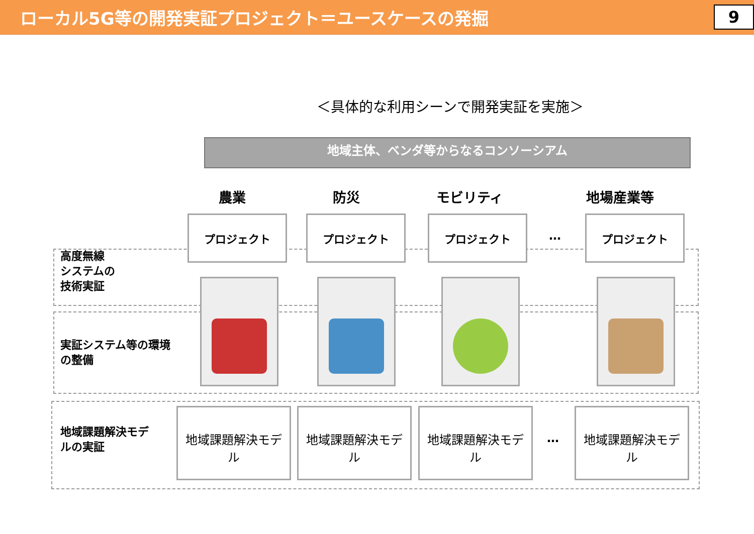ローカル5G等の開発実証プロジェクト＝ユースケースの発掘
9
＜具体的な利用シーンで開発実証を実施＞
地域主体、ベンダ等からなるコンソーシアム
農業 防災 モビリティ 地場産業等
プロジェクト プロジェクト プロジェクト
…
プロジェクト
高度無線
システムの
技術実証
実証システム等の環境
の整備
地域課題解決モデ
ルの実証
地域課題解決モデ
ル
地域課題解決モデ
ル
地域課題解決モデ
ル
…
地域課題解決モデ
ル